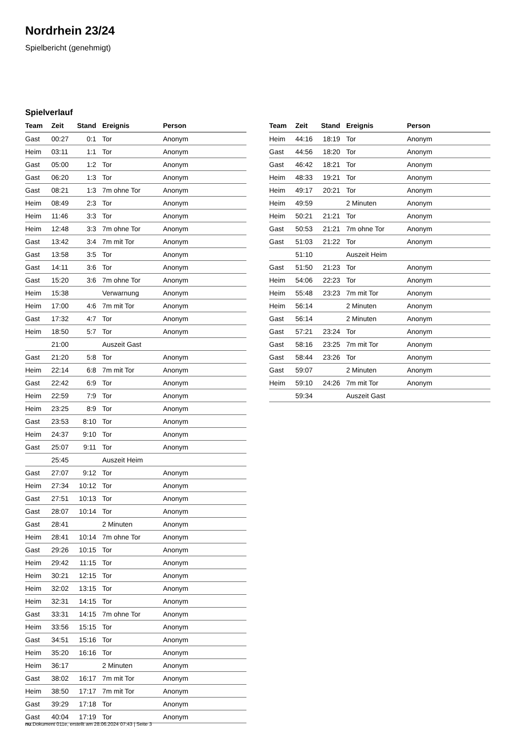Nordrhein 23/24
Spielbericht (genehmigt)
Spielverlauf
| Team | Zeit | Stand | Ereignis | Person |
| --- | --- | --- | --- | --- |
| Gast | 00:27 | 0:1 | Tor | Anonym |
| Heim | 03:11 | 1:1 | Tor | Anonym |
| Gast | 05:00 | 1:2 | Tor | Anonym |
| Gast | 06:20 | 1:3 | Tor | Anonym |
| Gast | 08:21 | 1:3 | 7m ohne Tor | Anonym |
| Heim | 08:49 | 2:3 | Tor | Anonym |
| Heim | 11:46 | 3:3 | Tor | Anonym |
| Heim | 12:48 | 3:3 | 7m ohne Tor | Anonym |
| Gast | 13:42 | 3:4 | 7m mit Tor | Anonym |
| Gast | 13:58 | 3:5 | Tor | Anonym |
| Gast | 14:11 | 3:6 | Tor | Anonym |
| Gast | 15:20 | 3:6 | 7m ohne Tor | Anonym |
| Heim | 15:38 | | Verwarnung | Anonym |
| Heim | 17:00 | 4:6 | 7m mit Tor | Anonym |
| Gast | 17:32 | 4:7 | Tor | Anonym |
| Heim | 18:50 | 5:7 | Tor | Anonym |
| | 21:00 | | Auszeit Gast | |
| Gast | 21:20 | 5:8 | Tor | Anonym |
| Heim | 22:14 | 6:8 | 7m mit Tor | Anonym |
| Gast | 22:42 | 6:9 | Tor | Anonym |
| Heim | 22:59 | 7:9 | Tor | Anonym |
| Heim | 23:25 | 8:9 | Tor | Anonym |
| Gast | 23:53 | 8:10 | Tor | Anonym |
| Heim | 24:37 | 9:10 | Tor | Anonym |
| Gast | 25:07 | 9:11 | Tor | Anonym |
| | 25:45 | | Auszeit Heim | |
| Gast | 27:07 | 9:12 | Tor | Anonym |
| Heim | 27:34 | 10:12 | Tor | Anonym |
| Gast | 27:51 | 10:13 | Tor | Anonym |
| Gast | 28:07 | 10:14 | Tor | Anonym |
| Gast | 28:41 | | 2 Minuten | Anonym |
| Heim | 28:41 | 10:14 | 7m ohne Tor | Anonym |
| Gast | 29:26 | 10:15 | Tor | Anonym |
| Heim | 29:42 | 11:15 | Tor | Anonym |
| Heim | 30:21 | 12:15 | Tor | Anonym |
| Heim | 32:02 | 13:15 | Tor | Anonym |
| Heim | 32:31 | 14:15 | Tor | Anonym |
| Gast | 33:31 | 14:15 | 7m ohne Tor | Anonym |
| Heim | 33:56 | 15:15 | Tor | Anonym |
| Gast | 34:51 | 15:16 | Tor | Anonym |
| Heim | 35:20 | 16:16 | Tor | Anonym |
| Heim | 36:17 | | 2 Minuten | Anonym |
| Gast | 38:02 | 16:17 | 7m mit Tor | Anonym |
| Heim | 38:50 | 17:17 | 7m mit Tor | Anonym |
| Gast | 39:29 | 17:18 | Tor | Anonym |
| Gast | 40:04 | 17:19 | Tor | Anonym |
| Team | Zeit | Stand | Ereignis | Person |
| --- | --- | --- | --- | --- |
| Heim | 44:16 | 18:19 | Tor | Anonym |
| Gast | 44:56 | 18:20 | Tor | Anonym |
| Gast | 46:42 | 18:21 | Tor | Anonym |
| Heim | 48:33 | 19:21 | Tor | Anonym |
| Heim | 49:17 | 20:21 | Tor | Anonym |
| Heim | 49:59 | | 2 Minuten | Anonym |
| Heim | 50:21 | 21:21 | Tor | Anonym |
| Gast | 50:53 | 21:21 | 7m ohne Tor | Anonym |
| Gast | 51:03 | 21:22 | Tor | Anonym |
| | 51:10 | | Auszeit Heim | |
| Gast | 51:50 | 21:23 | Tor | Anonym |
| Heim | 54:06 | 22:23 | Tor | Anonym |
| Heim | 55:48 | 23:23 | 7m mit Tor | Anonym |
| Heim | 56:14 | | 2 Minuten | Anonym |
| Gast | 56:14 | | 2 Minuten | Anonym |
| Gast | 57:21 | 23:24 | Tor | Anonym |
| Gast | 58:16 | 23:25 | 7m mit Tor | Anonym |
| Gast | 58:44 | 23:26 | Tor | Anonym |
| Gast | 59:07 | | 2 Minuten | Anonym |
| Heim | 59:10 | 24:26 | 7m mit Tor | Anonym |
| | 59:34 | | Auszeit Gast | |
nu.Dokument 011e, erstellt am 28.06.2024 07:43 | Seite 3